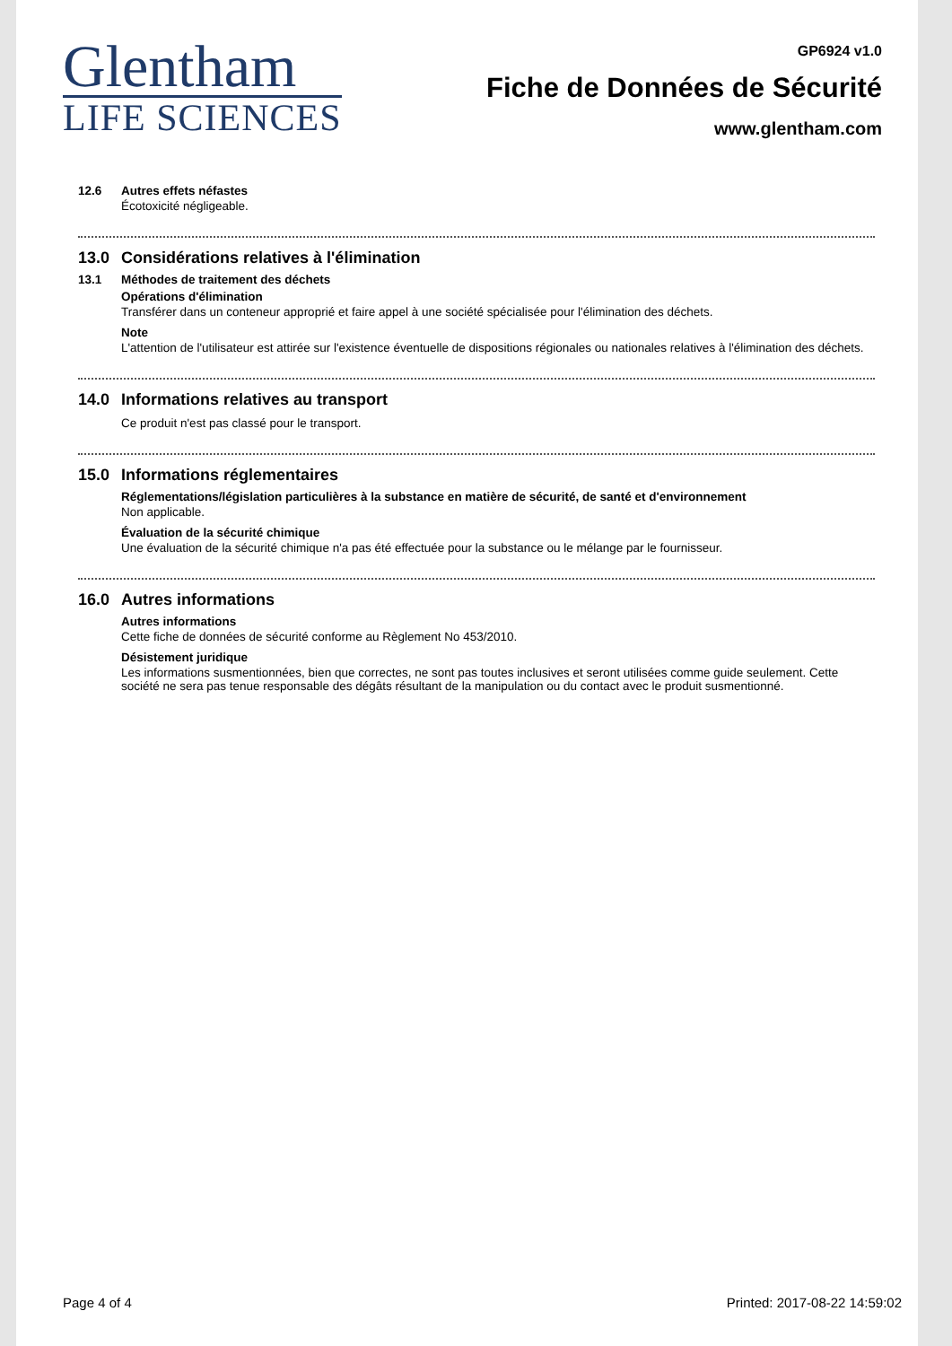Glentham
LIFE SCIENCES
GP6924 v1.0
Fiche de Données de Sécurité
www.glentham.com
12.6 Autres effets néfastes
Écotoxicité négligeable.
13.0 Considérations relatives à l'élimination
13.1 Méthodes de traitement des déchets
Opérations d'élimination
Transférer dans un conteneur approprié et faire appel à une société spécialisée pour l'élimination des déchets.
Note
L'attention de l'utilisateur est attirée sur l'existence éventuelle de dispositions régionales ou nationales relatives à l'élimination des déchets.
14.0 Informations relatives au transport
Ce produit n'est pas classé pour le transport.
15.0 Informations réglementaires
Réglementations/législation particulières à la substance en matière de sécurité, de santé et d'environnement
Non applicable.
Évaluation de la sécurité chimique
Une évaluation de la sécurité chimique n'a pas été effectuée pour la substance ou le mélange par le fournisseur.
16.0 Autres informations
Autres informations
Cette fiche de données de sécurité conforme au Règlement No 453/2010.
Désistement juridique
Les informations susmentionnées, bien que correctes, ne sont pas toutes inclusives et seront utilisées comme guide seulement. Cette société ne sera pas tenue responsable des dégâts résultant de la manipulation ou du contact avec le produit susmentionné.
Page 4 of 4 Printed: 2017-08-22 14:59:02